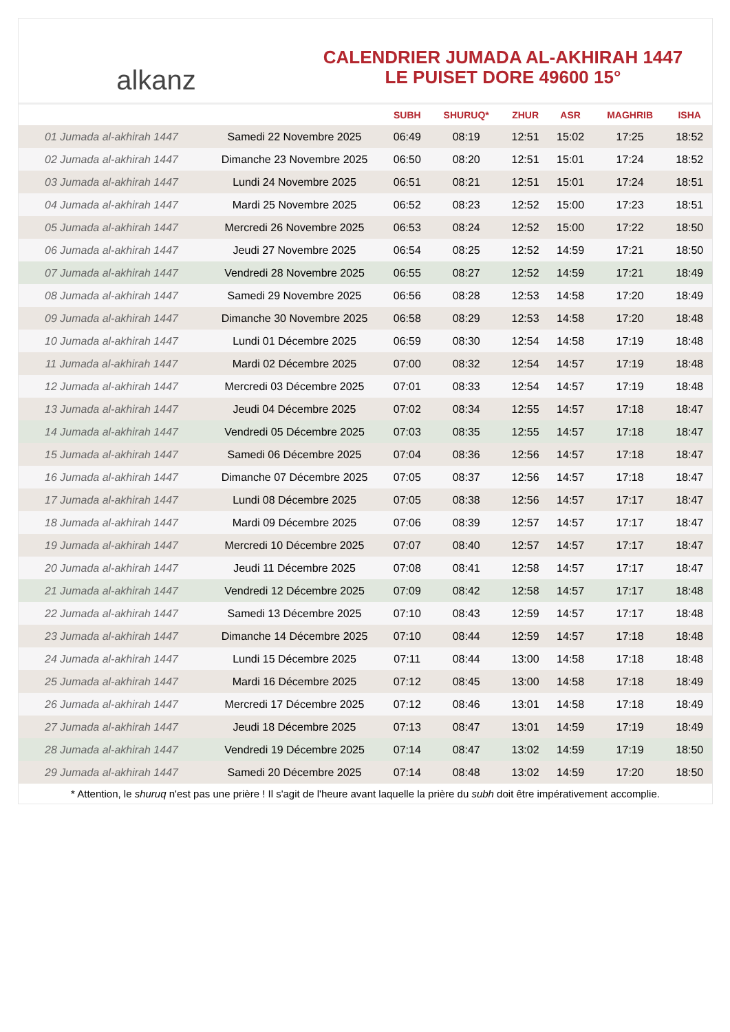alkanz
CALENDRIER JUMADA AL-AKHIRAH 1447
LE PUISET DORE 49600 15°
| | | SUBH | SHURUQ* | ZHUR | ASR | MAGHRIB | ISHA |
| --- | --- | --- | --- | --- | --- | --- | --- |
| 01 Jumada al-akhirah 1447 | Samedi 22 Novembre 2025 | 06:49 | 08:19 | 12:51 | 15:02 | 17:25 | 18:52 |
| 02 Jumada al-akhirah 1447 | Dimanche 23 Novembre 2025 | 06:50 | 08:20 | 12:51 | 15:01 | 17:24 | 18:52 |
| 03 Jumada al-akhirah 1447 | Lundi 24 Novembre 2025 | 06:51 | 08:21 | 12:51 | 15:01 | 17:24 | 18:51 |
| 04 Jumada al-akhirah 1447 | Mardi 25 Novembre 2025 | 06:52 | 08:23 | 12:52 | 15:00 | 17:23 | 18:51 |
| 05 Jumada al-akhirah 1447 | Mercredi 26 Novembre 2025 | 06:53 | 08:24 | 12:52 | 15:00 | 17:22 | 18:50 |
| 06 Jumada al-akhirah 1447 | Jeudi 27 Novembre 2025 | 06:54 | 08:25 | 12:52 | 14:59 | 17:21 | 18:50 |
| 07 Jumada al-akhirah 1447 | Vendredi 28 Novembre 2025 | 06:55 | 08:27 | 12:52 | 14:59 | 17:21 | 18:49 |
| 08 Jumada al-akhirah 1447 | Samedi 29 Novembre 2025 | 06:56 | 08:28 | 12:53 | 14:58 | 17:20 | 18:49 |
| 09 Jumada al-akhirah 1447 | Dimanche 30 Novembre 2025 | 06:58 | 08:29 | 12:53 | 14:58 | 17:20 | 18:48 |
| 10 Jumada al-akhirah 1447 | Lundi 01 Décembre 2025 | 06:59 | 08:30 | 12:54 | 14:58 | 17:19 | 18:48 |
| 11 Jumada al-akhirah 1447 | Mardi 02 Décembre 2025 | 07:00 | 08:32 | 12:54 | 14:57 | 17:19 | 18:48 |
| 12 Jumada al-akhirah 1447 | Mercredi 03 Décembre 2025 | 07:01 | 08:33 | 12:54 | 14:57 | 17:19 | 18:48 |
| 13 Jumada al-akhirah 1447 | Jeudi 04 Décembre 2025 | 07:02 | 08:34 | 12:55 | 14:57 | 17:18 | 18:47 |
| 14 Jumada al-akhirah 1447 | Vendredi 05 Décembre 2025 | 07:03 | 08:35 | 12:55 | 14:57 | 17:18 | 18:47 |
| 15 Jumada al-akhirah 1447 | Samedi 06 Décembre 2025 | 07:04 | 08:36 | 12:56 | 14:57 | 17:18 | 18:47 |
| 16 Jumada al-akhirah 1447 | Dimanche 07 Décembre 2025 | 07:05 | 08:37 | 12:56 | 14:57 | 17:18 | 18:47 |
| 17 Jumada al-akhirah 1447 | Lundi 08 Décembre 2025 | 07:05 | 08:38 | 12:56 | 14:57 | 17:17 | 18:47 |
| 18 Jumada al-akhirah 1447 | Mardi 09 Décembre 2025 | 07:06 | 08:39 | 12:57 | 14:57 | 17:17 | 18:47 |
| 19 Jumada al-akhirah 1447 | Mercredi 10 Décembre 2025 | 07:07 | 08:40 | 12:57 | 14:57 | 17:17 | 18:47 |
| 20 Jumada al-akhirah 1447 | Jeudi 11 Décembre 2025 | 07:08 | 08:41 | 12:58 | 14:57 | 17:17 | 18:47 |
| 21 Jumada al-akhirah 1447 | Vendredi 12 Décembre 2025 | 07:09 | 08:42 | 12:58 | 14:57 | 17:17 | 18:48 |
| 22 Jumada al-akhirah 1447 | Samedi 13 Décembre 2025 | 07:10 | 08:43 | 12:59 | 14:57 | 17:17 | 18:48 |
| 23 Jumada al-akhirah 1447 | Dimanche 14 Décembre 2025 | 07:10 | 08:44 | 12:59 | 14:57 | 17:18 | 18:48 |
| 24 Jumada al-akhirah 1447 | Lundi 15 Décembre 2025 | 07:11 | 08:44 | 13:00 | 14:58 | 17:18 | 18:48 |
| 25 Jumada al-akhirah 1447 | Mardi 16 Décembre 2025 | 07:12 | 08:45 | 13:00 | 14:58 | 17:18 | 18:49 |
| 26 Jumada al-akhirah 1447 | Mercredi 17 Décembre 2025 | 07:12 | 08:46 | 13:01 | 14:58 | 17:18 | 18:49 |
| 27 Jumada al-akhirah 1447 | Jeudi 18 Décembre 2025 | 07:13 | 08:47 | 13:01 | 14:59 | 17:19 | 18:49 |
| 28 Jumada al-akhirah 1447 | Vendredi 19 Décembre 2025 | 07:14 | 08:47 | 13:02 | 14:59 | 17:19 | 18:50 |
| 29 Jumada al-akhirah 1447 | Samedi 20 Décembre 2025 | 07:14 | 08:48 | 13:02 | 14:59 | 17:20 | 18:50 |
* Attention, le shuruq n'est pas une prière ! Il s'agit de l'heure avant laquelle la prière du subh doit être impérativement accomplie.